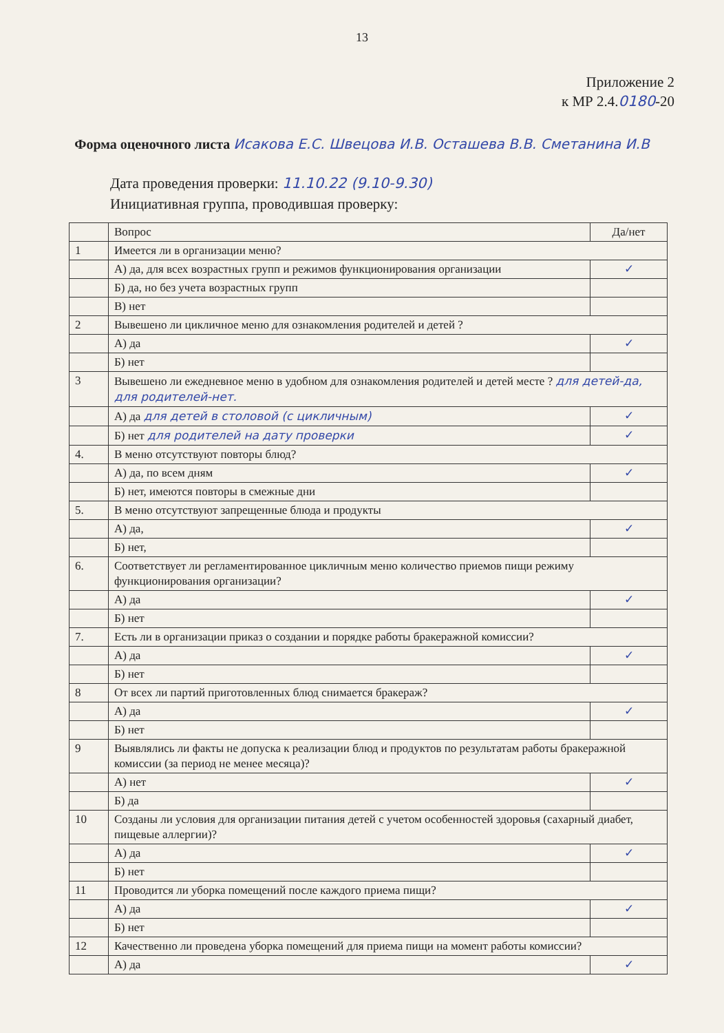13
Приложение 2
к МР 2.4.0180-20
Форма оценочного листа Исакова Е.С. Швецова И.В. Осташева В.В. Сметанина И.В
Дата проведения проверки: 11.10.22 (9.10-9.30)
Инициативная группа, проводившая проверку:
| | Вопрос | Да/нет |
| 1 | Имеется ли в организации меню? | |
| | А) да, для всех возрастных групп и режимов функционирования организации | ✓ |
| | Б) да, но без учета возрастных групп | |
| | В) нет | |
| 2 | Вывешено ли цикличное меню для ознакомления родителей и детей ? | |
| | А) да | ✓ |
| | Б) нет | |
| 3 | Вывешено ли ежедневное меню в удобном для ознакомления родителей и детей месте ? для детей-да, для родителей-нет. | |
| | А) да для детей в столовой (с цикличным) | ✓ |
| | Б) нет для родителей на дату проверки | ✓ |
| 4. | В меню отсутствуют повторы блюд? | |
| | А) да, по всем дням | ✓ |
| | Б) нет, имеются повторы в смежные дни | |
| 5. | В меню отсутствуют запрещенные блюда и продукты | |
| | А) да, | ✓ |
| | Б) нет, | |
| 6. | Соответствует ли регламентированное цикличным меню количество приемов пищи режиму функционирования организации? | |
| | А) да | ✓ |
| | Б) нет | |
| 7. | Есть ли в организации приказ о создании и порядке работы бракеражной комиссии? | |
| | А) да | ✓ |
| | Б) нет | |
| 8 | От всех ли партий приготовленных блюд снимается бракераж? | |
| | А) да | ✓ |
| | Б) нет | |
| 9 | Выявлялись ли факты не допуска к реализации блюд и продуктов по результатам работы бракеражной комиссии (за период не менее месяца)? | |
| | А) нет | ✓ |
| | Б) да | |
| 10 | Созданы ли условия для организации питания детей с учетом особенностей здоровья (сахарный диабет, пищевые аллергии)? | |
| | А) да | ✓ |
| | Б) нет | |
| 11 | Проводится ли уборка помещений после каждого приема пищи? | |
| | А) да | ✓ |
| | Б) нет | |
| 12 | Качественно ли проведена уборка помещений для приема пищи на момент работы комиссии? | |
| | А) да | ✓ |